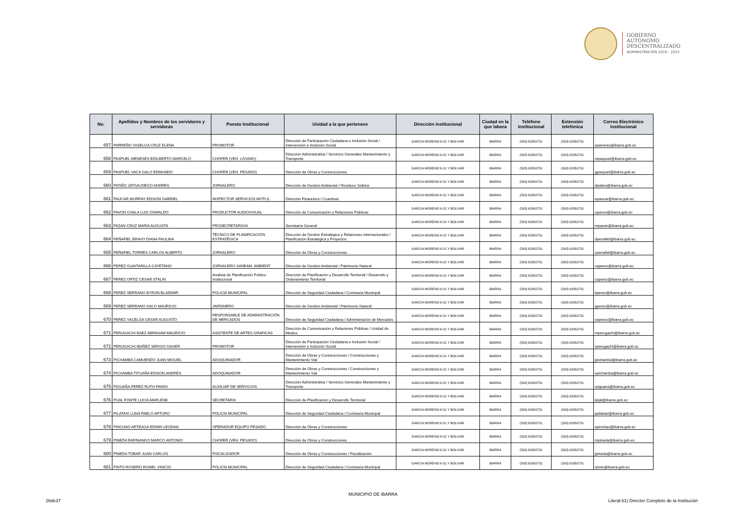GOBIERNO
AUTÓNOMO
DESCENTRALIZADO
ADMINISTRACIÓN 2019 - 2023
| No. | Apellidos y Nombres de los servidores y servidoras | Puesto Institucional | Unidad a la que pertenece | Dirección institucional | Ciudad en la que labora | Teléfono institucional | Extensión telefónica | Correo Electrónico institucional |
| --- | --- | --- | --- | --- | --- | --- | --- | --- |
| 657 | PARREÑO YASELGA CRUZ ELENA | PROMOTOR | Dirección de Participación Ciudadana e Inclusión Social / Intervensión e Inclusión Social | GARCIA MORENO 6-31 Y BOLIVAR | IBARRA | (593) 62950731 | (593) 62950731 | eparrenio@ibarra.gob.ec |
| 658 | PASPUEL MENESES EDILBERTO MARCELO | CHOFER (VEH. LIVIANO) | Dirección Administrativa / Servicios Generales Mantenimiento y Transporte | GARCIA MORENO 6-31 Y BOLIVAR | IBARRA | (593) 62950731 | (593) 62950731 | mpaspuel@ibarra.gob.ec |
| 659 | PASPUEL VACA GALO EDMUNDO | CHOFER (VEH. PESADO) | Dirección de Obras y Construcciones | GARCIA MORENO 6-31 Y BOLIVAR | IBARRA | (593) 62950731 | (593) 62950731 | gpaspuel@ibarra.gob.ec |
| 660 | PATIÑO JATIVA DIEGO ANDRES | JORNALERO | Dirección de Gestión Ambiental / Residuos Sólidos | GARCIA MORENO 6-31 Y BOLIVAR | IBARRA | (593) 62950731 | (593) 62950731 | dpatino@ibarra.gob.ec |
| 661 | PAUCAR MURRAY EDISON GABRIEL | INSPECTOR SERVICIOS MCPLS. | Dirección Financiera / Coactivas | GARCIA MORENO 6-31 Y BOLIVAR | IBARRA | (593) 62950731 | (593) 62950731 | epaucar@ibarra.gob.ec |
| 662 | PAVON CHALA LUIS OSWALDO | PRODUCTOR AUDIOVISUAL | Dirección de Comunicación y Relaciones Públicas | GARCIA MORENO 6-31 Y BOLIVAR | IBARRA | (593) 62950731 | (593) 62950731 | opavon@ibarra.gob.ec |
| 663 | PAZAN CRUZ MARIA AUGUSTA | PROSECRETARIO/A | Secretaría General | GARCIA MORENO 6-31 Y BOLIVAR | IBARRA | (593) 62950731 | (593) 62950731 | mpazan@ibarra.gob.ec |
| 664 | PEÑAFIEL BRAVO DIANA PAULINA | TÉCNICO DE PLANIFICACIÓN ESTRATÉGICA | Dirección de Gestión Estratégica y Relaciones Internacionales / Planificación Estratégica y Proyectos | GARCIA MORENO 6-31 Y BOLIVAR | IBARRA | (593) 62950731 | (593) 62950731 | dpenafiel@ibarra.gob.ec |
| 665 | PEÑAFIEL TORRES CARLOS ALBERTO | JORNALERO | Dirección de Obras y Construcciones | GARCIA MORENO 6-31 Y BOLIVAR | IBARRA | (593) 62950731 | (593) 62950731 | cpenafiel@ibarra.gob.ec |
| 666 | PEREZ GUAITARILLA CAYETANO | JORNALERO SANEAM. AMBIENT. | Dirección de Gestión Ambiental / Patrimonio Natural | GARCIA MORENO 6-31 Y BOLIVAR | IBARRA | (593) 62950731 | (593) 62950731 | caperez@ibarra.gob.ec |
| 667 | PEREZ ORTIZ CESAR STALIN | Analista de Planificación Político Institucional | Dirección de Planificación y Desarrollo Territorial / Desarrollo y Ordenamiento Territorial | GARCIA MORENO 6-31 Y BOLIVAR | IBARRA | (593) 62950731 | (593) 62950731 | csperez@ibarra.gob.ec |
| 668 | PEREZ SERRANO BYRON BLADIMIR | POLICÍA MUNICIPAL | Dirección de Seguridad Ciudadana / Comisaría Municipal | GARCIA MORENO 6-31 Y BOLIVAR | IBARRA | (593) 62950731 | (593) 62950731 | bperez@ibarra.gob.ec |
| 669 | PEREZ SERRANO GALO MAURICIO | JARDINERO | Dirección de Gestión Ambiental / Patrimonio Natural | GARCIA MORENO 6-31 Y BOLIVAR | IBARRA | (593) 62950731 | (593) 62950731 | gperez@ibarra.gob.ec |
| 670 | PEREZ YACELGA CESAR AUGUSTO | RESPONSABLE DE ADMINISTRACIÓN DE MERCADOS | Dirección de Seguridad Ciudadana / Administración de Mercados | GARCIA MORENO 6-31 Y BOLIVAR | IBARRA | (593) 62950731 | (593) 62950731 | ceperez@ibarra.gob.ec |
| 671 | PERUGACHI BAEZ ABRAHAM MAURICIO | ASISTENTE DE ARTES GRAFICAS | Dirección de Comunicación y Relaciones Públicas / Unidad de Medios | GARCIA MORENO 6-31 Y BOLIVAR | IBARRA | (593) 62950731 | (593) 62950731 | mperugachi@ibarra.gob.ec |
| 672 | PERUGACHI IBAÑEZ SERGIO XAVIER | PROMOTOR | Dirección de Participación Ciudadana e Inclusión Social / Intervensión e Inclusión Social | GARCIA MORENO 6-31 Y BOLIVAR | IBARRA | (593) 62950731 | (593) 62950731 | sperugachi@ibarra.gob.ec |
| 673 | PICHAMBA CAMUENDO JUAN MIGUEL | ADOQUINADOR | Dirección de Obras y Construcciones / Construcciones y Mantenimiento Vial | GARCIA MORENO 6-31 Y BOLIVAR | IBARRA | (593) 62950731 | (593) 62950731 | jpichamba@ibarra.gob.ec |
| 674 | PICHAMBA TITUAÑA EDISON ANDRES | ADOQUINADOR | Dirección de Obras y Construcciones / Construcciones y Mantenimiento Vial | GARCIA MORENO 6-31 Y BOLIVAR | IBARRA | (593) 62950731 | (593) 62950731 | epichamba@ibarra.gob.ec |
| 675 | PIGUAÑA PEREZ RUTH FANNY | AUXILIAR DE SERVICIOS | Dirección Administrativa / Servicios Generales Mantenimiento y Transporte | GARCIA MORENO 6-31 Y BOLIVAR | IBARRA | (593) 62950731 | (593) 62950731 | rpiguana@ibarra.gob.ec |
| 676 | PIJAL FONTE LUCIA MARLENE | SECRETARIA | Dirección de Planificación y Desarrollo Territorial | GARCIA MORENO 6-31 Y BOLIVAR | IBARRA | (593) 62950731 | (593) 62950731 | lpijal@ibarra.gob.ec |
| 677 | PILATAXI LUNA PABLO ARTURO | POLICÍA MUNICIPAL | Dirección de Seguridad Ciudadana / Comisaría Municipal | GARCIA MORENO 6-31 Y BOLIVAR | IBARRA | (593) 62950731 | (593) 62950731 | ppilataxi@ibarra.gob.ec |
| 678 | PINCHAO ARTEAGA EDWIN LEODAN | OPERADOR EQUIPO PESADO | Dirección de Obras y Construcciones | GARCIA MORENO 6-31 Y BOLIVAR | IBARRA | (593) 62950731 | (593) 62950731 | epinchao@ibarra.gob.ec |
| 679 | PINEDA FARINANGO MARCO ANTONIO | CHOFER (VEH. PESADO) | Dirección de Obras y Construcciones | GARCIA MORENO 6-31 Y BOLIVAR | IBARRA | (593) 62950731 | (593) 62950731 | mpineda@ibarra.gob.ec |
| 680 | PINEDA TOBAR JUAN CARLOS | FISCALIZADOR | Dirección de Obras y Construcciones / Fiscalización | GARCIA MORENO 6-31 Y BOLIVAR | IBARRA | (593) 62950731 | (593) 62950731 | jpineda@ibarra.gob.ec |
| 681 | PINTO ROSERO ROMEL VINICIO | POLICÍA MUNICIPAL | Dirección de Seguridad Ciudadana / Comisaría Municipal | GARCIA MORENO 6-31 Y BOLIVAR | IBARRA | (593) 62950731 | (593) 62950731 | rpinto@ibarra.gob.ec |
MUNICIPIO DE IBARRA
26de37
Literal b1) Director Completo de la Institución